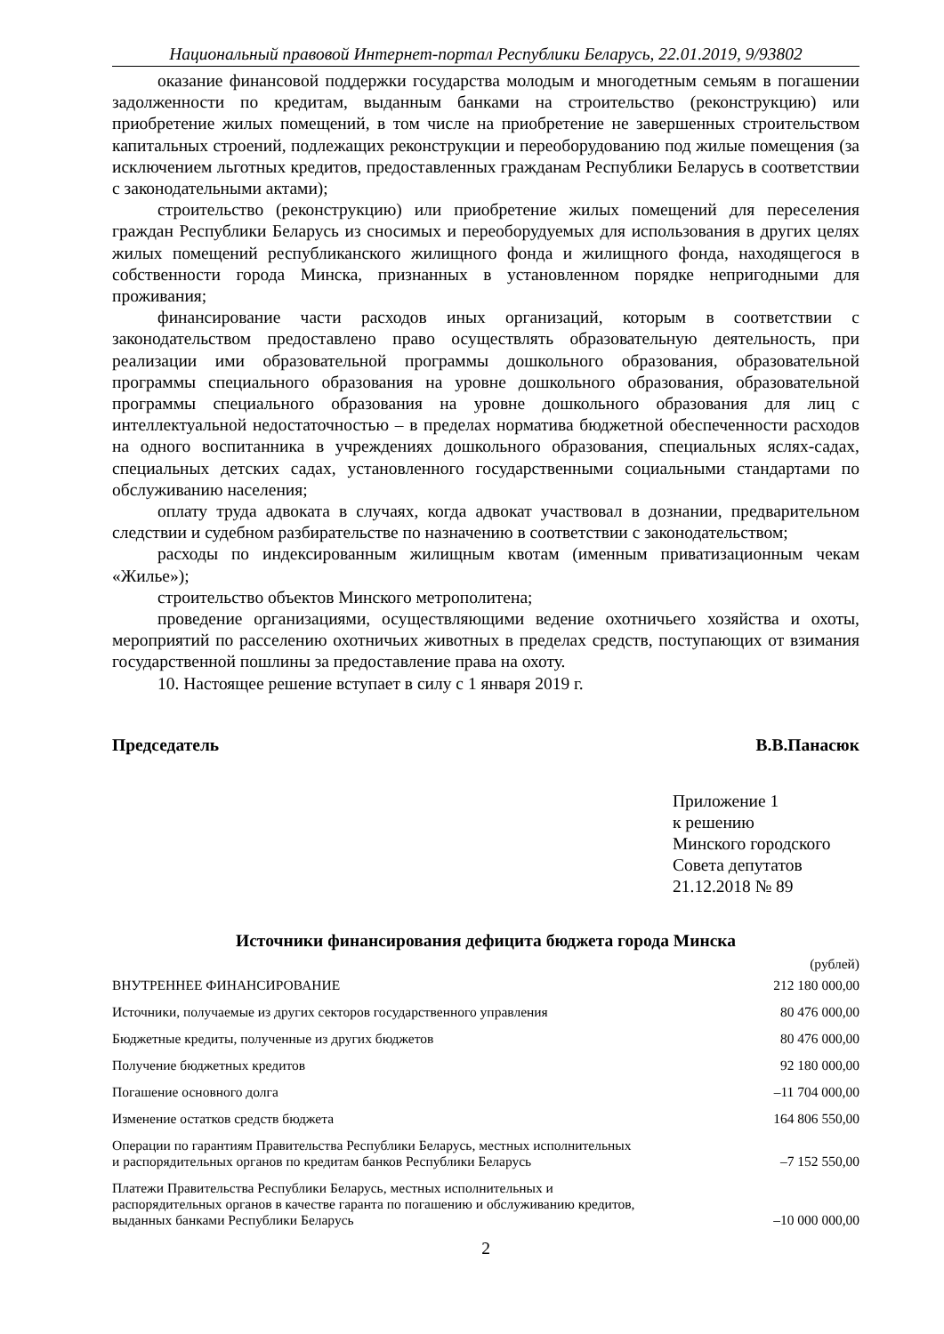Национальный правовой Интернет-портал Республики Беларусь, 22.01.2019, 9/93802
оказание финансовой поддержки государства молодым и многодетным семьям в погашении задолженности по кредитам, выданным банками на строительство (реконструкцию) или приобретение жилых помещений, в том числе на приобретение не завершенных строительством капитальных строений, подлежащих реконструкции и переоборудованию под жилые помещения (за исключением льготных кредитов, предоставленных гражданам Республики Беларусь в соответствии с законодательными актами);
строительство (реконструкцию) или приобретение жилых помещений для переселения граждан Республики Беларусь из сносимых и переоборудуемых для использования в других целях жилых помещений республиканского жилищного фонда и жилищного фонда, находящегося в собственности города Минска, признанных в установленном порядке непригодными для проживания;
финансирование части расходов иных организаций, которым в соответствии с законодательством предоставлено право осуществлять образовательную деятельность, при реализации ими образовательной программы дошкольного образования, образовательной программы специального образования на уровне дошкольного образования, образовательной программы специального образования на уровне дошкольного образования для лиц с интеллектуальной недостаточностью – в пределах норматива бюджетной обеспеченности расходов на одного воспитанника в учреждениях дошкольного образования, специальных яслях-садах, специальных детских садах, установленного государственными социальными стандартами по обслуживанию населения;
оплату труда адвоката в случаях, когда адвокат участвовал в дознании, предварительном следствии и судебном разбирательстве по назначению в соответствии с законодательством;
расходы по индексированным жилищным квотам (именным приватизационным чекам «Жилье»);
строительство объектов Минского метрополитена;
проведение организациями, осуществляющими ведение охотничьего хозяйства и охоты, мероприятий по расселению охотничьих животных в пределах средств, поступающих от взимания государственной пошлины за предоставление права на охоту.
10. Настоящее решение вступает в силу с 1 января 2019 г.
Председатель В.В.Панасюк
Приложение 1
к решению
Минского городского
Совета депутатов
21.12.2018 № 89
Источники финансирования дефицита бюджета города Минска
(рублей)
| ВНУТРЕННЕЕ ФИНАНСИРОВАНИЕ | 212 180 000,00 |
| Источники, получаемые из других секторов государственного управления | 80 476 000,00 |
| Бюджетные кредиты, полученные из других бюджетов | 80 476 000,00 |
| Получение бюджетных кредитов | 92 180 000,00 |
| Погашение основного долга | –11 704 000,00 |
| Изменение остатков средств бюджета | 164 806 550,00 |
| Операции по гарантиям Правительства Республики Беларусь, местных исполнительных и распорядительных органов по кредитам банков Республики Беларусь | –7 152 550,00 |
| Платежи Правительства Республики Беларусь, местных исполнительных и распорядительных органов в качестве гаранта по погашению и обслуживанию кредитов, выданных банками Республики Беларусь | –10 000 000,00 |
2